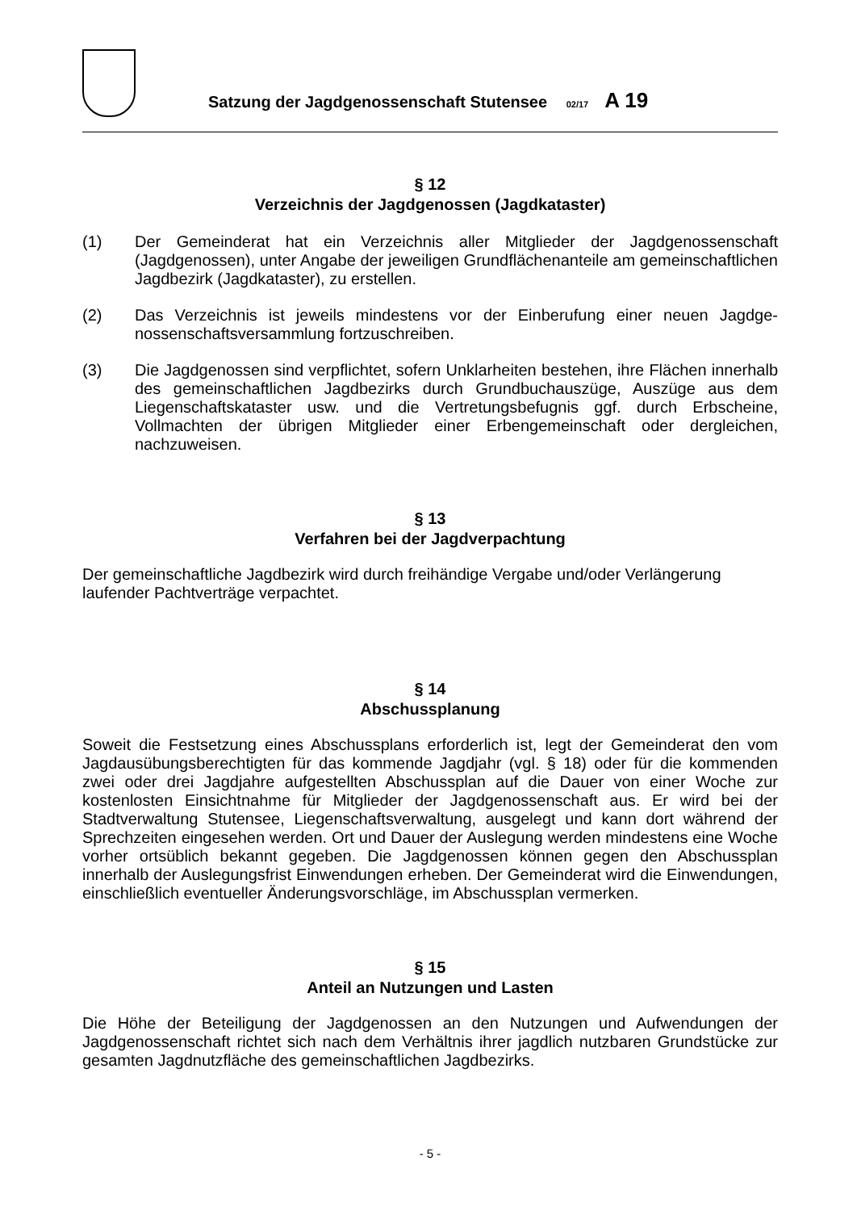Satzung der Jagdgenossenschaft Stutensee 02/17 A 19
§ 12
Verzeichnis der Jagdgenossen (Jagdkataster)
(1) Der Gemeinderat hat ein Verzeichnis aller Mitglieder der Jagdgenossenschaft (Jagdgenossen), unter Angabe der jeweiligen Grundflächenanteile am gemein­schaftlichen Jagdbezirk (Jagdkataster), zu erstellen.
(2) Das Verzeichnis ist jeweils mindestens vor der Einberufung einer neuen Jagdge­nossenschaftsversammlung fortzuschreiben.
(3) Die Jagdgenossen sind verpflichtet, sofern Unklarheiten bestehen, ihre Flächen innerhalb des gemeinschaftlichen Jagdbezirks durch Grundbuchauszüge, Auszüge aus dem Liegenschaftskataster usw. und die Vertretungsbefugnis ggf. durch Erb­scheine, Vollmachten der übrigen Mitglieder einer Erbengemeinschaft oder derglei­chen, nachzuweisen.
§ 13
Verfahren bei der Jagdverpachtung
Der gemeinschaftliche Jagdbezirk wird durch freihändige Vergabe und/oder Verlängerung laufender Pachtverträge verpachtet.
§ 14
Abschussplanung
Soweit die Festsetzung eines Abschussplans erforderlich ist, legt der Gemeinderat den vom Jagdausübungsberechtigten für das kommende Jagdjahr (vgl. § 18) oder für die kommenden zwei oder drei Jagdjahre aufgestellten Abschussplan auf die Dauer von einer Woche zur kostenlosten Einsichtnahme für Mitglieder der Jagdgenossenschaft aus. Er wird bei der Stadtverwaltung Stutensee, Liegenschaftsverwaltung, ausgelegt und kann dort während der Sprechzeiten eingesehen werden. Ort und Dauer der Auslegung werden mindestens eine Woche vorher ortsüblich bekannt gegeben. Die Jagdgenossen können gegen den Abschussplan innerhalb der Auslegungsfrist Einwendungen erheben. Der Ge­meinderat wird die Einwendungen, einschließlich eventueller Änderungsvorschläge, im Abschussplan vermerken.
§ 15
Anteil an Nutzungen und Lasten
Die Höhe der Beteiligung der Jagdgenossen an den Nutzungen und Aufwendungen der Jagdgenossenschaft richtet sich nach dem Verhältnis ihrer jagdlich nutzbaren Grundstü­cke zur gesamten Jagdnutzfläche des gemeinschaftlichen Jagdbezirks.
- 5 -